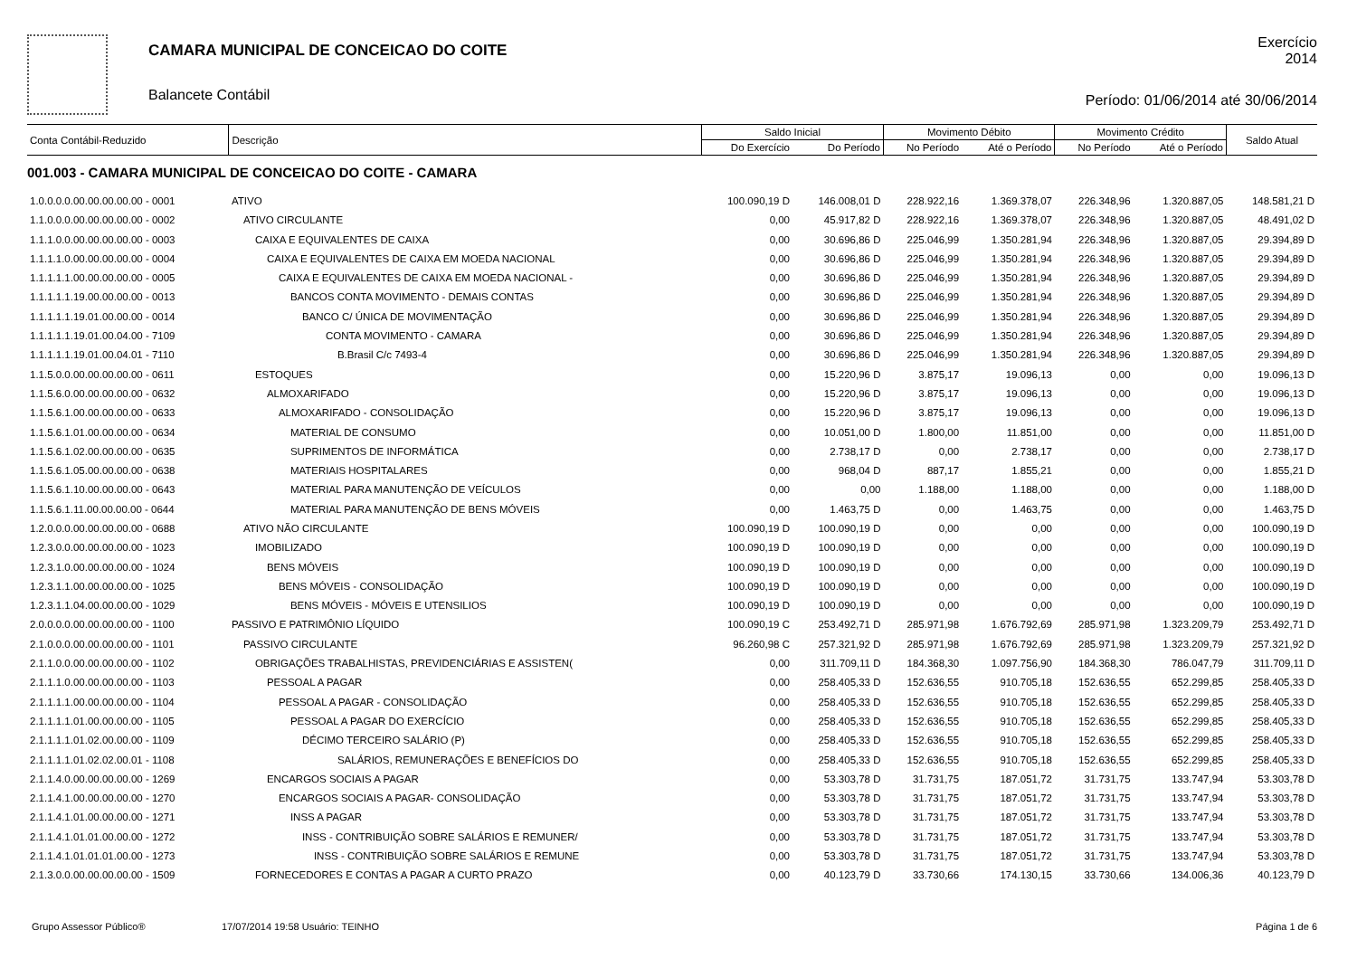CAMARA MUNICIPAL DE CONCEICAO DO COITE
Balancete Contábil
Exercício
2014
Período: 01/06/2014 até 30/06/2014
| Conta Contábil-Reduzido | Descrição | Saldo Inicial | | Movimento Débito | | Movimento Crédito | | Saldo Atual |
| --- | --- | --- | --- | --- | --- | --- | --- | --- |
| | | Do Exercício | Do Período | No Período | Até o Período | No Período | Até o Período | |
| 001.003 - CAMARA MUNICIPAL DE CONCEICAO DO COITE - CAMARA | | | | | | | | |
| 1.0.0.0.0.00.00.00.00.00 - 0001 | ATIVO | 100.090,19 D | 146.008,01 D | 228.922,16 | 1.369.378,07 | 226.348,96 | 1.320.887,05 | 148.581,21 D |
| 1.1.0.0.0.00.00.00.00.00 - 0002 | ATIVO CIRCULANTE | 0,00 | 45.917,82 D | 228.922,16 | 1.369.378,07 | 226.348,96 | 1.320.887,05 | 48.491,02 D |
| 1.1.1.0.0.00.00.00.00.00 - 0003 | CAIXA E EQUIVALENTES DE CAIXA | 0,00 | 30.696,86 D | 225.046,99 | 1.350.281,94 | 226.348,96 | 1.320.887,05 | 29.394,89 D |
| 1.1.1.1.0.00.00.00.00.00 - 0004 | CAIXA E EQUIVALENTES DE CAIXA EM MOEDA NACIONAL | 0,00 | 30.696,86 D | 225.046,99 | 1.350.281,94 | 226.348,96 | 1.320.887,05 | 29.394,89 D |
| 1.1.1.1.1.00.00.00.00.00 - 0005 | CAIXA E EQUIVALENTES DE CAIXA EM MOEDA NACIONAL - | 0,00 | 30.696,86 D | 225.046,99 | 1.350.281,94 | 226.348,96 | 1.320.887,05 | 29.394,89 D |
| 1.1.1.1.1.19.00.00.00.00 - 0013 | BANCOS CONTA MOVIMENTO - DEMAIS CONTAS | 0,00 | 30.696,86 D | 225.046,99 | 1.350.281,94 | 226.348,96 | 1.320.887,05 | 29.394,89 D |
| 1.1.1.1.1.19.01.00.00.00 - 0014 | BANCO C/ ÚNICA DE MOVIMENTAÇÃO | 0,00 | 30.696,86 D | 225.046,99 | 1.350.281,94 | 226.348,96 | 1.320.887,05 | 29.394,89 D |
| 1.1.1.1.1.19.01.00.04.00 - 7109 | CONTA MOVIMENTO - CAMARA | 0,00 | 30.696,86 D | 225.046,99 | 1.350.281,94 | 226.348,96 | 1.320.887,05 | 29.394,89 D |
| 1.1.1.1.1.19.01.00.04.01 - 7110 | B.Brasil C/c 7493-4 | 0,00 | 30.696,86 D | 225.046,99 | 1.350.281,94 | 226.348,96 | 1.320.887,05 | 29.394,89 D |
| 1.1.5.0.0.00.00.00.00.00 - 0611 | ESTOQUES | 0,00 | 15.220,96 D | 3.875,17 | 19.096,13 | 0,00 | 0,00 | 19.096,13 D |
| 1.1.5.6.0.00.00.00.00.00 - 0632 | ALMOXARIFADO | 0,00 | 15.220,96 D | 3.875,17 | 19.096,13 | 0,00 | 0,00 | 19.096,13 D |
| 1.1.5.6.1.00.00.00.00.00 - 0633 | ALMOXARIFADO - CONSOLIDAÇÃO | 0,00 | 15.220,96 D | 3.875,17 | 19.096,13 | 0,00 | 0,00 | 19.096,13 D |
| 1.1.5.6.1.01.00.00.00.00 - 0634 | MATERIAL DE CONSUMO | 0,00 | 10.051,00 D | 1.800,00 | 11.851,00 | 0,00 | 0,00 | 11.851,00 D |
| 1.1.5.6.1.02.00.00.00.00 - 0635 | SUPRIMENTOS DE INFORMÁTICA | 0,00 | 2.738,17 D | 0,00 | 2.738,17 | 0,00 | 0,00 | 2.738,17 D |
| 1.1.5.6.1.05.00.00.00.00 - 0638 | MATERIAIS HOSPITALARES | 0,00 | 968,04 D | 887,17 | 1.855,21 | 0,00 | 0,00 | 1.855,21 D |
| 1.1.5.6.1.10.00.00.00.00 - 0643 | MATERIAL PARA MANUTENÇÃO DE VEÍCULOS | 0,00 | 0,00 | 1.188,00 | 1.188,00 | 0,00 | 0,00 | 1.188,00 D |
| 1.1.5.6.1.11.00.00.00.00 - 0644 | MATERIAL PARA MANUTENÇÃO DE BENS MÓVEIS | 0,00 | 1.463,75 D | 0,00 | 1.463,75 | 0,00 | 0,00 | 1.463,75 D |
| 1.2.0.0.0.00.00.00.00.00 - 0688 | ATIVO NÃO CIRCULANTE | 100.090,19 D | 100.090,19 D | 0,00 | 0,00 | 0,00 | 0,00 | 100.090,19 D |
| 1.2.3.0.0.00.00.00.00.00 - 1023 | IMOBILIZADO | 100.090,19 D | 100.090,19 D | 0,00 | 0,00 | 0,00 | 0,00 | 100.090,19 D |
| 1.2.3.1.0.00.00.00.00.00 - 1024 | BENS MÓVEIS | 100.090,19 D | 100.090,19 D | 0,00 | 0,00 | 0,00 | 0,00 | 100.090,19 D |
| 1.2.3.1.1.00.00.00.00.00 - 1025 | BENS MÓVEIS - CONSOLIDAÇÃO | 100.090,19 D | 100.090,19 D | 0,00 | 0,00 | 0,00 | 0,00 | 100.090,19 D |
| 1.2.3.1.1.04.00.00.00.00 - 1029 | BENS MÓVEIS - MÓVEIS E UTENSILIOS | 100.090,19 D | 100.090,19 D | 0,00 | 0,00 | 0,00 | 0,00 | 100.090,19 D |
| 2.0.0.0.0.00.00.00.00.00 - 1100 | PASSIVO E PATRIMÔNIO LÍQUIDO | 100.090,19 C | 253.492,71 D | 285.971,98 | 1.676.792,69 | 285.971,98 | 1.323.209,79 | 253.492,71 D |
| 2.1.0.0.0.00.00.00.00.00 - 1101 | PASSIVO CIRCULANTE | 96.260,98 C | 257.321,92 D | 285.971,98 | 1.676.792,69 | 285.971,98 | 1.323.209,79 | 257.321,92 D |
| 2.1.1.0.0.00.00.00.00.00 - 1102 | OBRIGAÇÕES TRABALHISTAS, PREVIDENCIÁRIAS E ASSISTEN( | 0,00 | 311.709,11 D | 184.368,30 | 1.097.756,90 | 184.368,30 | 786.047,79 | 311.709,11 D |
| 2.1.1.1.0.00.00.00.00.00 - 1103 | PESSOAL A PAGAR | 0,00 | 258.405,33 D | 152.636,55 | 910.705,18 | 152.636,55 | 652.299,85 | 258.405,33 D |
| 2.1.1.1.1.00.00.00.00.00 - 1104 | PESSOAL A PAGAR - CONSOLIDAÇÃO | 0,00 | 258.405,33 D | 152.636,55 | 910.705,18 | 152.636,55 | 652.299,85 | 258.405,33 D |
| 2.1.1.1.1.01.00.00.00.00 - 1105 | PESSOAL A PAGAR DO EXERCÍCIO | 0,00 | 258.405,33 D | 152.636,55 | 910.705,18 | 152.636,55 | 652.299,85 | 258.405,33 D |
| 2.1.1.1.1.01.02.00.00.00 - 1109 | DÉCIMO TERCEIRO SALÁRIO (P) | 0,00 | 258.405,33 D | 152.636,55 | 910.705,18 | 152.636,55 | 652.299,85 | 258.405,33 D |
| 2.1.1.1.1.01.02.02.00.01 - 1108 | SALÁRIOS, REMUNERAÇÕES E BENEFÍCIOS DO | 0,00 | 258.405,33 D | 152.636,55 | 910.705,18 | 152.636,55 | 652.299,85 | 258.405,33 D |
| 2.1.1.4.0.00.00.00.00.00 - 1269 | ENCARGOS SOCIAIS A PAGAR | 0,00 | 53.303,78 D | 31.731,75 | 187.051,72 | 31.731,75 | 133.747,94 | 53.303,78 D |
| 2.1.1.4.1.00.00.00.00.00 - 1270 | ENCARGOS SOCIAIS A PAGAR- CONSOLIDAÇÃO | 0,00 | 53.303,78 D | 31.731,75 | 187.051,72 | 31.731,75 | 133.747,94 | 53.303,78 D |
| 2.1.1.4.1.01.00.00.00.00 - 1271 | INSS A PAGAR | 0,00 | 53.303,78 D | 31.731,75 | 187.051,72 | 31.731,75 | 133.747,94 | 53.303,78 D |
| 2.1.1.4.1.01.01.00.00.00 - 1272 | INSS - CONTRIBUIÇÃO SOBRE SALÁRIOS E REMUNER/ | 0,00 | 53.303,78 D | 31.731,75 | 187.051,72 | 31.731,75 | 133.747,94 | 53.303,78 D |
| 2.1.1.4.1.01.01.01.00.00 - 1273 | INSS - CONTRIBUIÇÃO SOBRE SALÁRIOS E REMUNE | 0,00 | 53.303,78 D | 31.731,75 | 187.051,72 | 31.731,75 | 133.747,94 | 53.303,78 D |
| 2.1.3.0.0.00.00.00.00.00 - 1509 | FORNECEDORES E CONTAS A PAGAR A CURTO PRAZO | 0,00 | 40.123,79 D | 33.730,66 | 174.130,15 | 33.730,66 | 134.006,36 | 40.123,79 D |
Grupo Assessor Público® 17/07/2014 19:58 Usuário: TEINHO Página 1 de 6